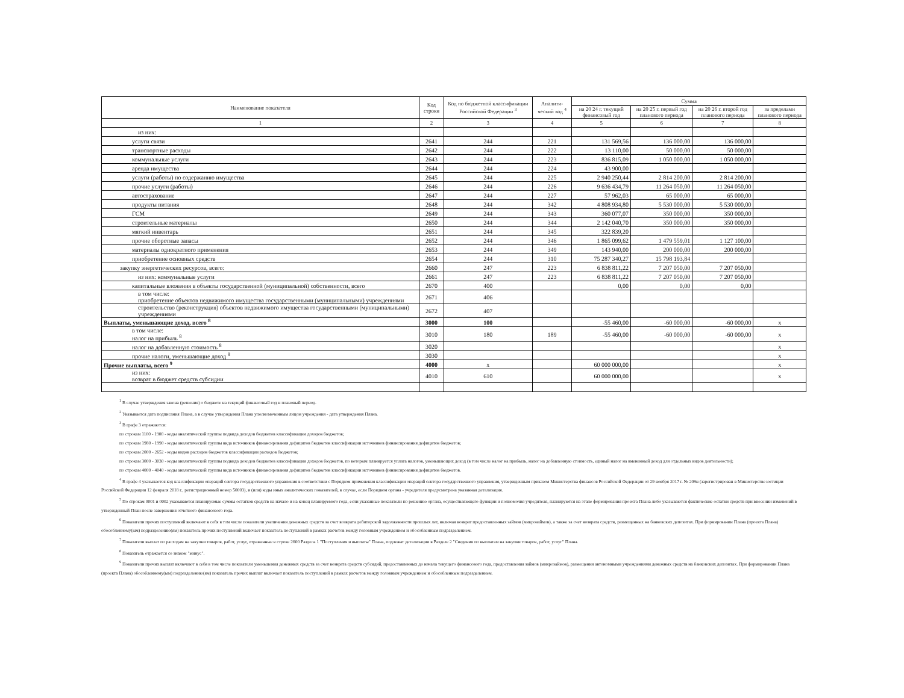| Наименование показателя | Код строки | Код по бюджетной классификации Российской Федерации <sup>3</sup> | Аналити-ческий код <sup>4</sup> | Сумма | | | |
| --- | --- | --- | --- | --- | --- | --- | --- |
| | | | | на 20 24 г. текущий финансовый год | на 20 25 г. первый год планового периода | на 20 26 г. второй год планового периода | за пределами планового периода |
| 1 | 2 | 3 | 4 | 5 | 6 | 7 | 8 |
| из них: | | | | | | | |
| услуги связи | 2641 | 244 | 221 | 131 569,56 | 136 000,00 | 136 000,00 | |
| транспортные расходы | 2642 | 244 | 222 | 13 110,00 | 50 000,00 | 50 000,00 | |
| коммунальные услуги | 2643 | 244 | 223 | 836 815,09 | 1 050 000,00 | 1 050 000,00 | |
| аренда имущества | 2644 | 244 | 224 | 43 900,00 | | | |
| услуги (работы) по содержанию имущества | 2645 | 244 | 225 | 2 940 250,44 | 2 814 200,00 | 2 814 200,00 | |
| прочие услуги (работы) | 2646 | 244 | 226 | 9 636 434,79 | 11 264 050,00 | 11 264 050,00 | |
| автострахование | 2647 | 244 | 227 | 57 962,03 | 65 000,00 | 65 000,00 | |
| продукты питания | 2648 | 244 | 342 | 4 808 934,80 | 5 530 000,00 | 5 530 000,00 | |
| ГСМ | 2649 | 244 | 343 | 360 077,07 | 350 000,00 | 350 000,00 | |
| строительные материалы | 2650 | 244 | 344 | 2 142 040,70 | 350 000,00 | 350 000,00 | |
| мягкий инвентарь | 2651 | 244 | 345 | 322 839,20 | | | |
| прочие оборотные запасы | 2652 | 244 | 346 | 1 865 099,62 | 1 479 559,01 | 1 127 100,00 | |
| материалы однократного применения | 2653 | 244 | 349 | 143 940,00 | 200 000,00 | 200 000,00 | |
| приобретение основных средств | 2654 | 244 | 310 | 75 287 340,27 | 15 798 193,84 | | |
| закупку энергетических ресурсов, всего: | 2660 | 247 | 223 | 6 838 811,22 | 7 207 050,00 | 7 207 050,00 | |
| из них: коммунальные услуги | 2661 | 247 | 223 | 6 838 811,22 | 7 207 050,00 | 7 207 050,00 | |
| капитальные вложения в объекты государственной (муниципальной) собственности, всего | 2670 | 400 | | 0,00 | 0,00 | 0,00 | |
| в том числе: приобретение объектов недвижимого имущества государственными (муниципальными) учреждениями | 2671 | 406 | | | | | |
| строительство (реконструкция) объектов недвижимого имущества государственными (муниципальными) учреждениями | 2672 | 407 | | | | | |
| Выплаты, уменьшающие доход, всего <sup>8</sup> | 3000 | 100 | | -55 460,00 | -60 000,00 | -60 000,00 | x |
| в том числе: налог на прибыль <sup>8</sup> | 3010 | 180 | 189 | -55 460,00 | -60 000,00 | -60 000,00 | x |
| налог на добавленную стоимость <sup>8</sup> | 3020 | | | | | | x |
| прочие налоги, уменьшающие доход <sup>8</sup> | 3030 | | | | | | x |
| Прочие выплаты, всего <sup>9</sup> | 4000 | x | | 60 000 000,00 | | | x |
| из них: возврат в бюджет средств субсидии | 4010 | 610 | | 60 000 000,00 | | | x |
<sup>1</sup> В случае утверждения закона (решения) о бюджете на текущий финансовый год и плановый период.
<sup>2</sup> Указывается дата подписания Плана, а в случае утверждения Плана уполномоченным лицом учреждения - дата утверждения Плана.
<sup>3</sup> В графе 3 отражаются:
по строкам 1100 - 1900 - коды аналитической группы подвида доходов бюджетов классификации доходов бюджетов;
по строкам 1980 - 1990 - коды аналитической группы вида источников финансирования дефицитов бюджетов классификации источников финансирования дефицитов бюджетов;
по строкам 2000 - 2652 - коды видов расходов бюджетов классификации расходов бюджетов;
по строкам 3000 - 3030 - коды аналитической группы подвида доходов бюджетов классификации доходов бюджетов, по которым планируется уплата налогов, уменьшающих доход (в том числе налог на прибыль, налог на добавленную стоимость, единый налог на вмененный доход для отдельных видов деятельности);
по строкам 4000 - 4040 - коды аналитической группы вида источников финансирования дефицитов бюджетов классификации источников финансирования дефицитов бюджетов.
<sup>4</sup> В графе 4 указывается код классификации операций сектора государственного управления в соответствии с Порядком применения классификации операций сектора государственного управления, утвержденным приказом Министерства финансов Российской Федерации от 29 ноября 2017 г. № 209н (зарегистрирован в Министерстве юстиции Российской Федерации 12 февраля 2018 г., регистрационный номер 50003), и (или) коды иных аналитических показателей, в случае, если Порядком органа - учредителя предусмотрена указанная детализация.
<sup>5</sup> По строкам 0001 и 0002 указываются планируемые суммы остатков средств на начало и на конец планируемого года, если указанные показатели по решению органа, осуществляющего функции и полномочия учредителя, планируются на этапе формирования проекта Плана либо указываются фактические остатки средств при внесении изменений в утвержденный План после завершения отчетного финансового года.
<sup>6</sup> Показатели прочих поступлений включают в себя в том числе показатели увеличения денежных средств за счет возврата дебиторской задолженности прошлых лет, включая возврат предоставленных займов (микрозаймов), а также за счет возврата средств, размещенных на банковских депозитах. При формировании Плана (проекта Плана) обособленному(ым) подразделению(ям) показатель прочих поступлений включает показатель поступлений в рамках расчетов между головным учреждением и обособленным подразделением.
<sup>7</sup> Показатели выплат по расходам на закупки товаров, работ, услуг, отраженные в строке 2600 Раздела 1 "Поступления и выплаты" Плана, подлежат детализации в Разделе 2 "Сведения по выплатам на закупки товаров, работ, услуг" Плана.
<sup>8</sup> Показатель отражается со знаком "минус".
<sup>9</sup> Показатели прочих выплат включают в себя в том числе показатели уменьшения денежных средств за счет возврата средств субсидий, предоставленных до начала текущего финансового года, предоставления займов (микрозаймов), размещения автономными учреждениями денежных средств на банковских депозитах. При формировании Плана (проекта Плана) обособленному(ым) подразделению(ям) показатель прочих выплат включает показатель поступлений в рамках расчетов между головным учреждением и обособленным подразделением.